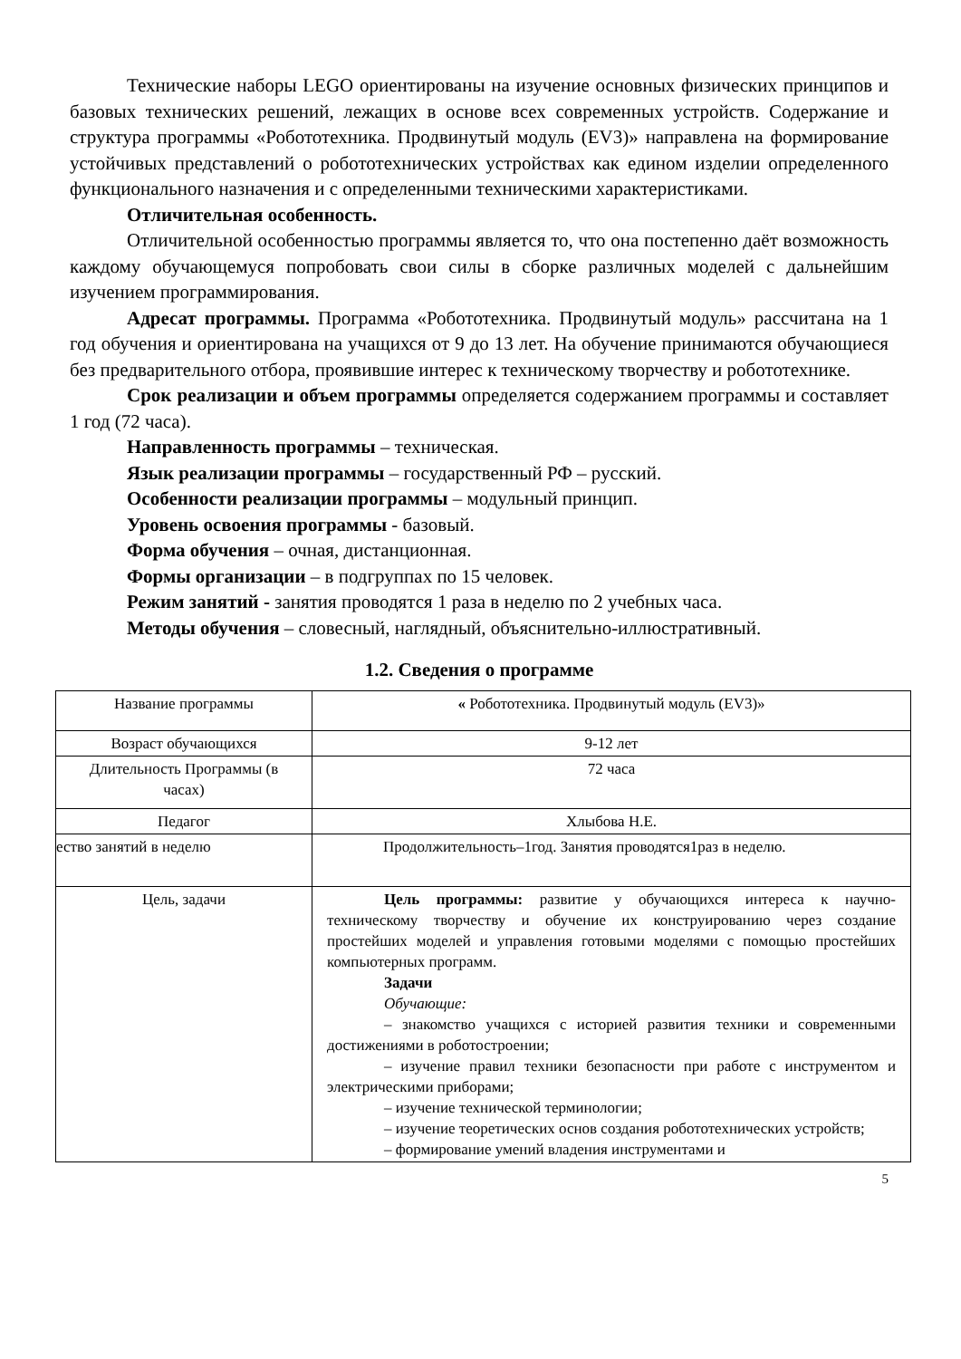Технические наборы LEGO ориентированы на изучение основных физических принципов и базовых технических решений, лежащих в основе всех современных устройств. Содержание и структура программы «Робототехника. Продвинутый модуль (EV3)» направлена на формирование устойчивых представлений о робототехнических устройствах как едином изделии определенного функционального назначения и с определенными техническими характеристиками.
Отличительная особенность.
Отличительной особенностью программы является то, что она постепенно даёт возможность каждому обучающемуся попробовать свои силы в сборке различных моделей с дальнейшим изучением программирования.
Адресат программы. Программа «Робототехника. Продвинутый модуль» рассчитана на 1 год обучения и ориентирована на учащихся от 9 до 13 лет. На обучение принимаются обучающиеся без предварительного отбора, проявившие интерес к техническому творчеству и робототехнике.
Срок реализации и объем программы определяется содержанием программы и составляет 1 год (72 часа).
Направленность программы – техническая.
Язык реализации программы – государственный РФ – русский.
Особенности реализации программы – модульный принцип.
Уровень освоения программы - базовый.
Форма обучения – очная, дистанционная.
Формы организации – в подгруппах по 15 человек.
Режим занятий - занятия проводятся 1 раза в неделю по 2 учебных часа.
Методы обучения – словесный, наглядный, объяснительно-иллюстративный.
1.2. Сведения о программе
| Название программы | « Робототехника. Продвинутый модуль (EV3)» |
| Возраст обучающихся | 9-12 лет |
| Длительность Программы (в часах) | 72 часа |
| Педагог | Хлыбова Н.Е. |
| ество занятий в неделю | Продолжительность–1год. Занятия проводятся1раз в неделю. |
| Цель, задачи | Цель программы: развитие у обучающихся интереса к научно-техническому творчеству и обучение их конструированию через создание простейших моделей и управления готовыми моделями с помощью простейших компьютерных программ. Задачи Обучающие: – знакомство учащихся с историей развития техники и современными достижениями в роботостроении; – изучение правил техники безопасности при работе с инструментом и электрическими приборами; – изучение технической терминологии; – изучение теоретических основ создания робототехнических устройств; – формирование умений владения инструментами и |
5